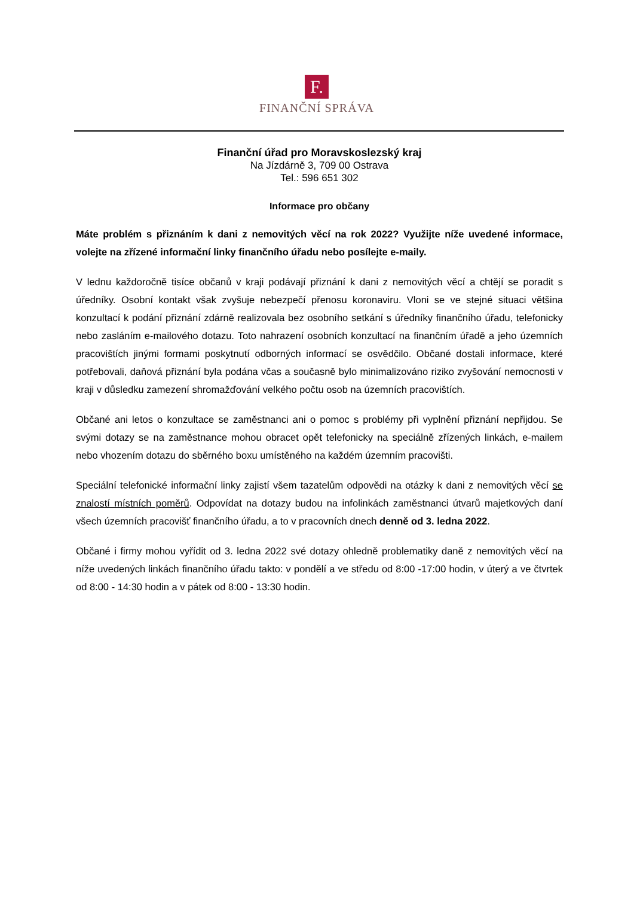F.
FINANČNÍ SPRÁVA
Finanční úřad pro Moravskoslezský kraj
Na Jízdárně 3, 709 00 Ostrava
Tel.: 596 651 302
Informace pro občany
Máte problém s přiznáním k dani z nemovitých věcí na rok 2022? Využijte níže uvedené informace, volejte na zřízené informační linky finančního úřadu nebo posílejte e-maily.
V lednu každoročně tisíce občanů v kraji podávají přiznání k dani z nemovitých věcí a chtějí se poradit s úředníky. Osobní kontakt však zvyšuje nebezpečí přenosu koronaviru. Vloni se ve stejné situaci většina konzultací k podání přiznání zdárně realizovala bez osobního setkání s úředníky finančního úřadu, telefonicky nebo zasláním e-mailového dotazu. Toto nahrazení osobních konzultací na finančním úřadě a jeho územních pracovištích jinými formami poskytnutí odborných informací se osvědčilo. Občané dostali informace, které potřebovali, daňová přiznání byla podána včas a současně bylo minimalizováno riziko zvyšování nemocnosti v kraji v důsledku zamezení shromažďování velkého počtu osob na územních pracovištích.
Občané ani letos o konzultace se zaměstnanci ani o pomoc s problémy při vyplnění přiznání nepřijdou. Se svými dotazy se na zaměstnance mohou obracet opět telefonicky na speciálně zřízených linkách, e-mailem nebo vhozením dotazu do sběrného boxu umístěného na každém územním pracovišti.
Speciální telefonické informační linky zajistí všem tazatelům odpovědi na otázky k dani z nemovitých věcí se znalostí místních poměrů. Odpovídat na dotazy budou na infolinkách zaměstnanci útvarů majetkových daní všech územních pracovišť finančního úřadu, a to v pracovních dnech denně od 3. ledna 2022.
Občané i firmy mohou vyřídit od 3. ledna 2022 své dotazy ohledně problematiky daně z nemovitých věcí na níže uvedených linkách finančního úřadu takto: v pondělí a ve středu od 8:00 -17:00 hodin, v úterý a ve čtvrtek od 8:00 - 14:30 hodin a v pátek od 8:00 - 13:30 hodin.